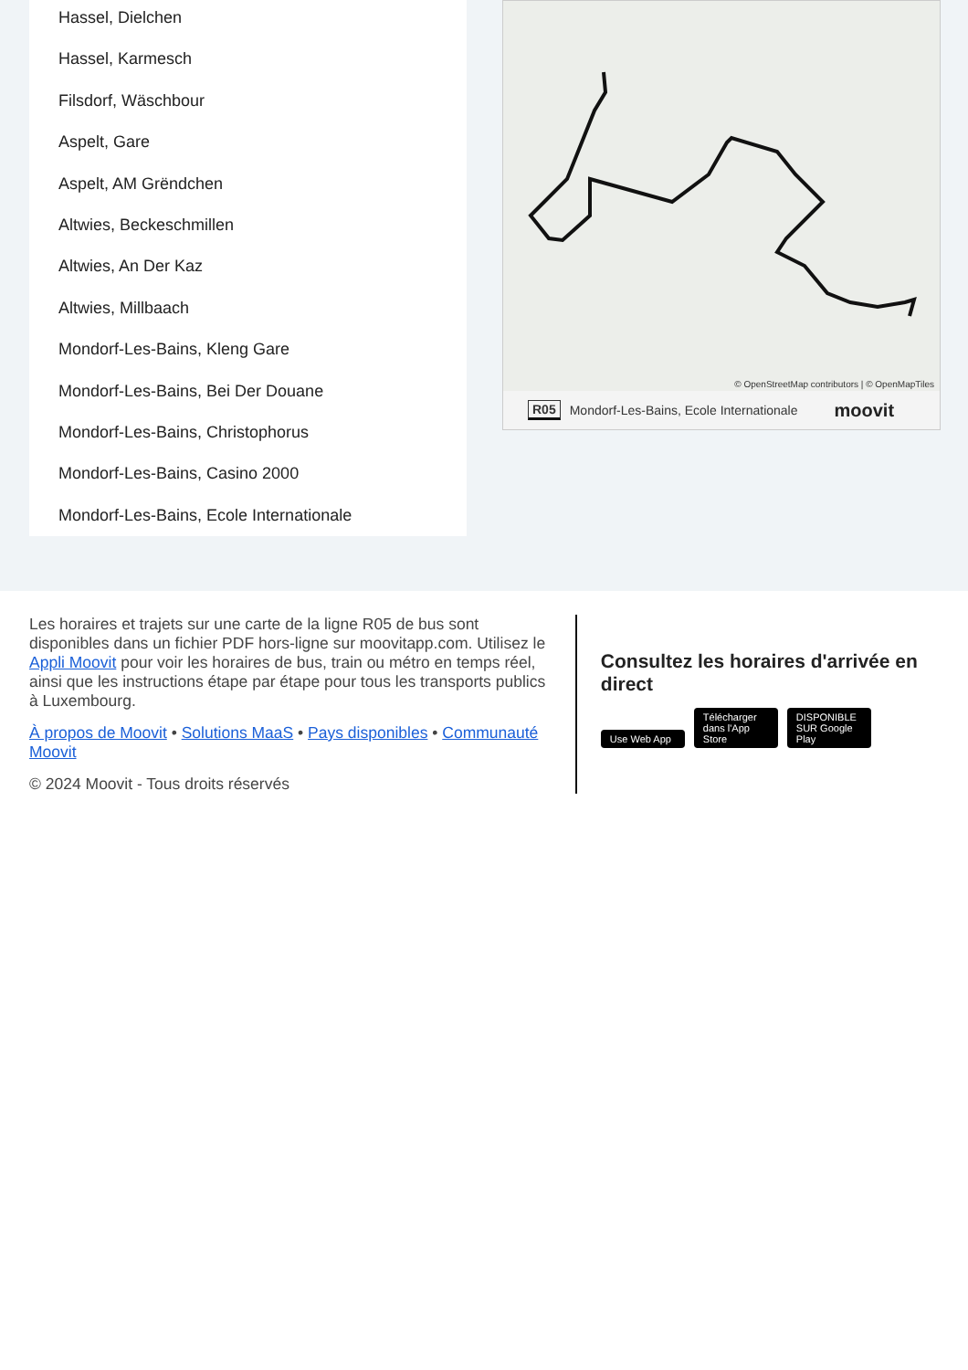Hassel, Dielchen
Hassel, Karmesch
Filsdorf, Wäschbour
Aspelt, Gare
Aspelt, AM Grëndchen
Altwies, Beckeschmillen
Altwies, An Der Kaz
Altwies, Millbaach
Mondorf-Les-Bains, Kleng Gare
Mondorf-Les-Bains, Bei Der Douane
Mondorf-Les-Bains, Christophorus
Mondorf-Les-Bains, Casino 2000
Mondorf-Les-Bains, Ecole Internationale
© OpenStreetMap contributors | © OpenMapTiles
R05 Mondorf-Les-Bains, Ecole Internationale moovit
Les horaires et trajets sur une carte de la ligne R05 de bus sont disponibles dans un fichier PDF hors-ligne sur moovitapp.com. Utilisez le Appli Moovit pour voir les horaires de bus, train ou métro en temps réel, ainsi que les instructions étape par étape pour tous les transports publics à Luxembourg.
À propos de Moovit • Solutions MaaS • Pays disponibles • Communauté Moovit
© 2024 Moovit - Tous droits réservés
Consultez les horaires d'arrivée en direct
Use Web App Télécharger dans l'App Store DISPONIBLE SUR Google Play